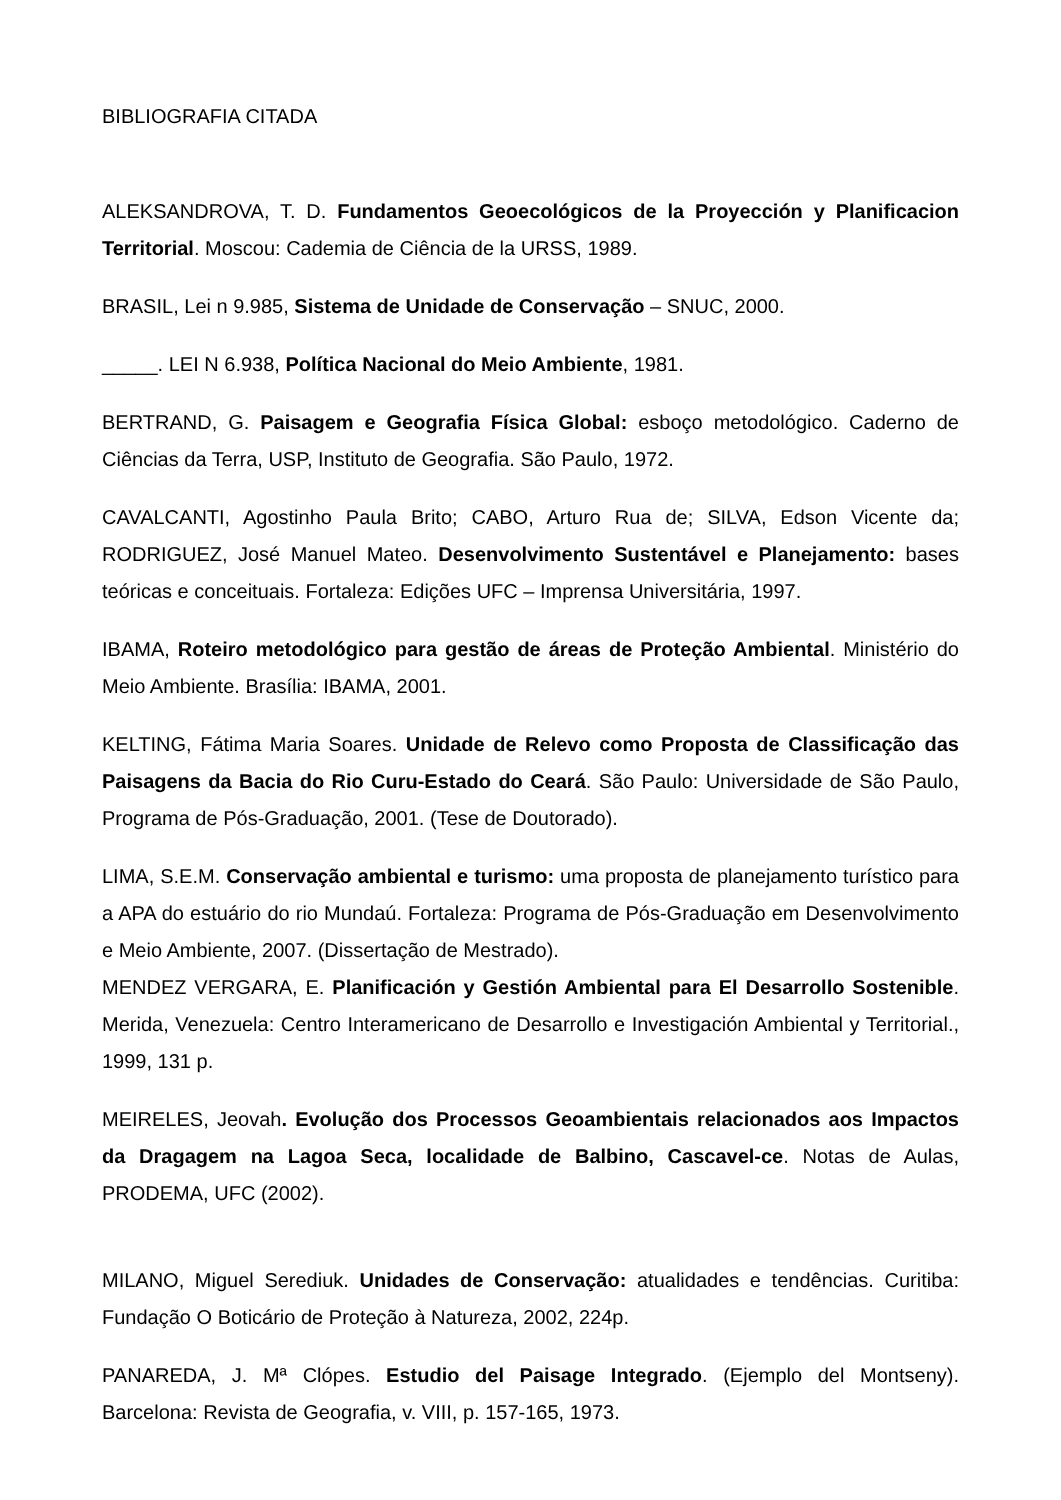BIBLIOGRAFIA CITADA
ALEKSANDROVA, T. D. Fundamentos Geoecológicos de la Proyección y Planificacion Territorial. Moscou: Cademia de Ciência de la URSS, 1989.
BRASIL, Lei n 9.985, Sistema de Unidade de Conservação – SNUC, 2000.
_____. LEI N 6.938, Política Nacional do Meio Ambiente, 1981.
BERTRAND, G. Paisagem e Geografia Física Global: esboço metodológico. Caderno de Ciências da Terra, USP, Instituto de Geografia. São Paulo, 1972.
CAVALCANTI, Agostinho Paula Brito; CABO, Arturo Rua de; SILVA, Edson Vicente da; RODRIGUEZ, José Manuel Mateo. Desenvolvimento Sustentável e Planejamento: bases teóricas e conceituais. Fortaleza: Edições UFC – Imprensa Universitária, 1997.
IBAMA, Roteiro metodológico para gestão de áreas de Proteção Ambiental. Ministério do Meio Ambiente. Brasília: IBAMA, 2001.
KELTING, Fátima Maria Soares. Unidade de Relevo como Proposta de Classificação das Paisagens da Bacia do Rio Curu-Estado do Ceará. São Paulo: Universidade de São Paulo, Programa de Pós-Graduação, 2001. (Tese de Doutorado).
LIMA, S.E.M. Conservação ambiental e turismo: uma proposta de planejamento turístico para a APA do estuário do rio Mundaú. Fortaleza: Programa de Pós-Graduação em Desenvolvimento e Meio Ambiente, 2007. (Dissertação de Mestrado).
MENDEZ VERGARA, E. Planificación y Gestión Ambiental para El Desarrollo Sostenible. Merida, Venezuela: Centro Interamericano de Desarrollo e Investigación Ambiental y Territorial., 1999, 131 p.
MEIRELES, Jeovah. Evolução dos Processos Geoambientais relacionados aos Impactos da Dragagem na Lagoa Seca, localidade de Balbino, Cascavel-ce. Notas de Aulas, PRODEMA, UFC (2002).
MILANO, Miguel Serediuk. Unidades de Conservação: atualidades e tendências. Curitiba: Fundação O Boticário de Proteção à Natureza, 2002, 224p.
PANAREDA, J. Mª Clópes. Estudio del Paisage Integrado. (Ejemplo del Montseny). Barcelona: Revista de Geografia, v. VIII, p. 157-165, 1973.